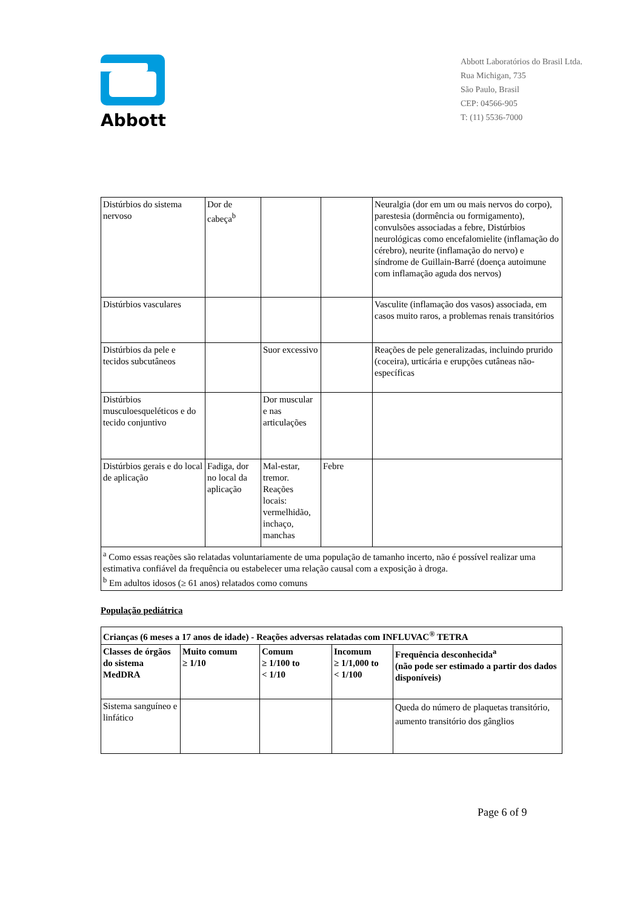Abbott
Abbott Laboratórios do Brasil Ltda.
Rua Michigan, 735
São Paulo, Brasil
CEP: 04566-905
T: (11) 5536-7000
| Distúrbios do sistema nervoso | Dor de cabeça<sup>b</sup> | | | Neuralgia (dor em um ou mais nervos do corpo), parestesia (dormência ou formigamento), convulsões associadas a febre, Distúrbios neurológicas como encefalomielite (inflamação do cérebro), neurite (inflamação do nervo) e síndrome de Guillain-Barré (doença autoimune com inflamação aguda dos nervos) |
| Distúrbios vasculares | | | | Vasculite (inflamação dos vasos) associada, em casos muito raros, a problemas renais transitórios |
| Distúrbios da pele e tecidos subcutâneos | | Suor excessivo | | Reações de pele generalizadas, incluindo prurido (coceira), urticária e erupções cutâneas não-específicas |
| Distúrbios musculoesqueléticos e do tecido conjuntivo | | Dor muscular e nas articulações | | |
| Distúrbios gerais e do local de aplicação | Fadiga, dor no local da aplicação | Mal-estar, tremor. Reações locais: vermelhidão, inchaço, manchas | Febre | |
| <sup>a</sup> Como essas reações são relatadas voluntariamente de uma população de tamanho incerto, não é possível realizar uma estimativa confiável da frequência ou estabelecer uma relação causal com a exposição à droga. <sup>b</sup> Em adultos idosos (≥ 61 anos) relatados como comuns | | | | |
População pediátrica
| Crianças (6 meses a 17 anos de idade) - Reações adversas relatadas com INFLUVAC<sup>®</sup> TETRA | | | | |
| --- | --- | --- | --- | --- |
| Classes de órgãos do sistema MedDRA | Muito comum ≥ 1/10 | Comum ≥ 1/100 to < 1/10 | Incomum ≥ 1/1,000 to < 1/100 | Frequência desconhecida<sup>a</sup> (não pode ser estimado a partir dos dados disponíveis) |
| Sistema sanguíneo e linfático | | | | Queda do número de plaquetas transitório, aumento transitório dos gânglios |
Page 6 of 9